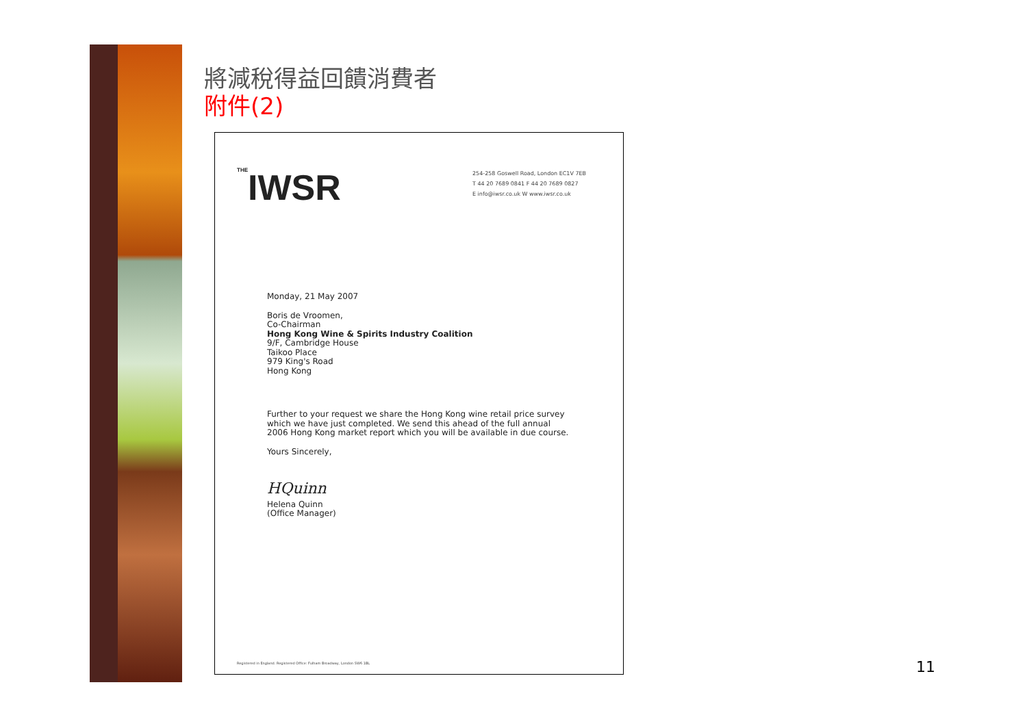將減稅得益回饋消費者
附件(2)
THEIWSR
254-258 Goswell Road, London EC1V 7EB
T 44 20 7689 0841 F 44 20 7689 0827
E info@iwsr.co.uk W www.iwsr.co.uk
Monday, 21 May 2007
Boris de Vroomen,
Co-Chairman
Hong Kong Wine & Spirits Industry Coalition
9/F, Cambridge House
Taikoo Place
979 King's Road
Hong Kong
Further to your request we share the Hong Kong wine retail price survey
which we have just completed. We send this ahead of the full annual
2006 Hong Kong market report which you will be available in due course.
Yours Sincerely,
HQuinn
Helena Quinn
(Office Manager)
Registered in England. Registered Office: Fulham Broadway, London SW6 1BL
11